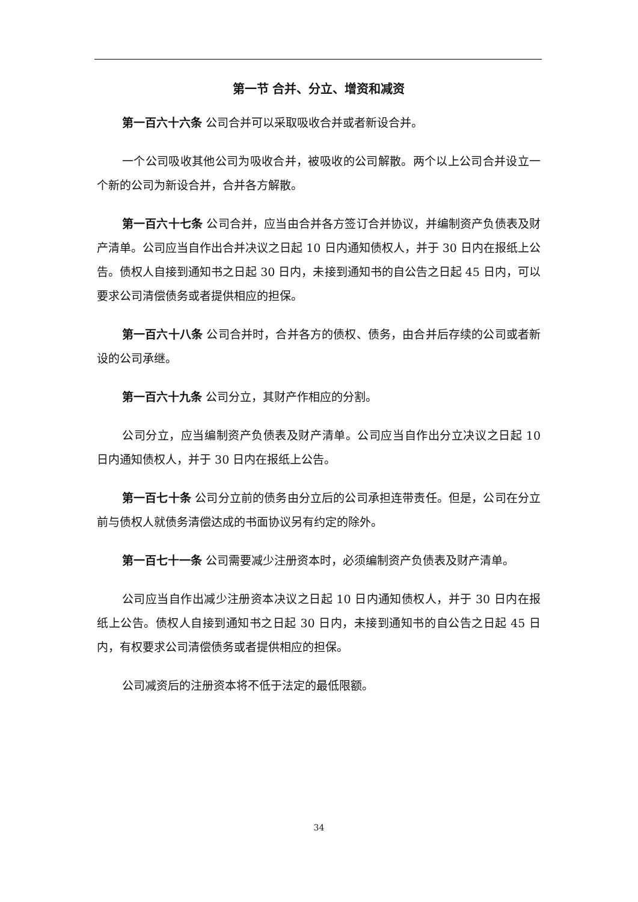第一节 合并、分立、增资和减资
第一百六十六条 公司合并可以采取吸收合并或者新设合并。
一个公司吸收其他公司为吸收合并，被吸收的公司解散。两个以上公司合并设立一个新的公司为新设合并，合并各方解散。
第一百六十七条 公司合并，应当由合并各方签订合并协议，并编制资产负债表及财产清单。公司应当自作出合并决议之日起 10 日内通知债权人，并于 30 日内在报纸上公告。债权人自接到通知书之日起 30 日内，未接到通知书的自公告之日起 45 日内，可以要求公司清偿债务或者提供相应的担保。
第一百六十八条 公司合并时，合并各方的债权、债务，由合并后存续的公司或者新设的公司承继。
第一百六十九条 公司分立，其财产作相应的分割。
公司分立，应当编制资产负债表及财产清单。公司应当自作出分立决议之日起 10 日内通知债权人，并于 30 日内在报纸上公告。
第一百七十条 公司分立前的债务由分立后的公司承担连带责任。但是，公司在分立前与债权人就债务清偿达成的书面协议另有约定的除外。
第一百七十一条 公司需要减少注册资本时，必须编制资产负债表及财产清单。
公司应当自作出减少注册资本决议之日起 10 日内通知债权人，并于 30 日内在报纸上公告。债权人自接到通知书之日起 30 日内，未接到通知书的自公告之日起 45 日内，有权要求公司清偿债务或者提供相应的担保。
公司减资后的注册资本将不低于法定的最低限额。
34